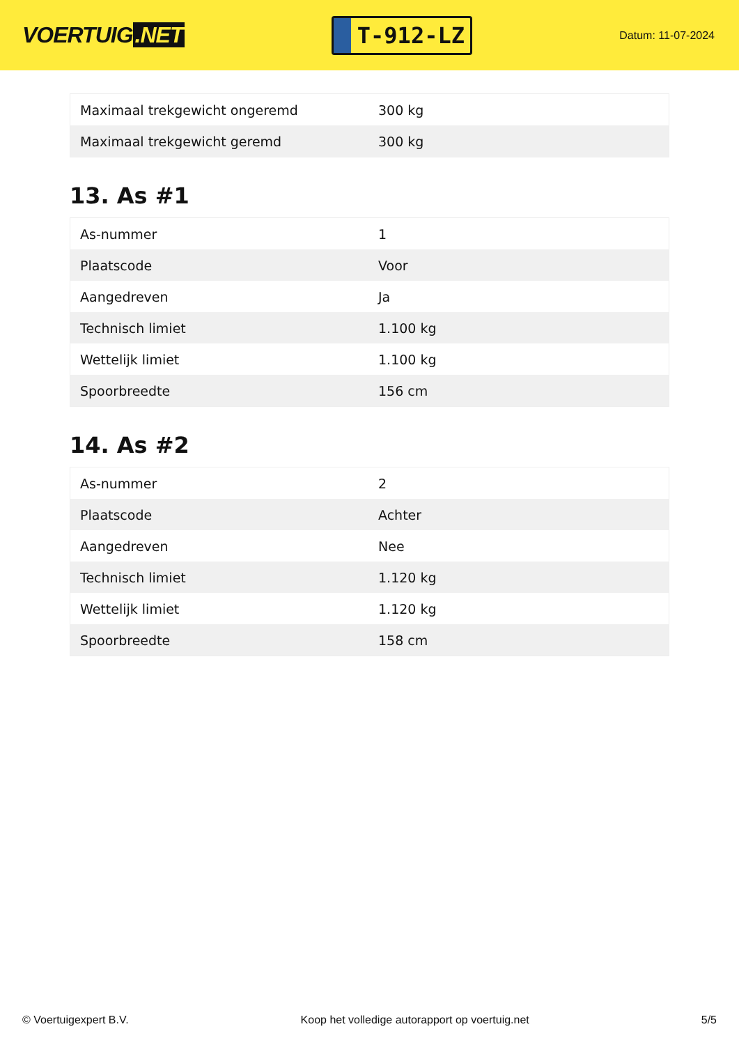VOERTUIG.NET
T-912-LZ
Datum: 11-07-2024
| Maximaal trekgewicht ongeremd | 300 kg |
| Maximaal trekgewicht geremd | 300 kg |
13. As #1
| As-nummer | 1 |
| Plaatscode | Voor |
| Aangedreven | Ja |
| Technisch limiet | 1.100 kg |
| Wettelijk limiet | 1.100 kg |
| Spoorbreedte | 156 cm |
14. As #2
| As-nummer | 2 |
| Plaatscode | Achter |
| Aangedreven | Nee |
| Technisch limiet | 1.120 kg |
| Wettelijk limiet | 1.120 kg |
| Spoorbreedte | 158 cm |
© Voertuigexpert B.V. Koop het volledige autorapport op voertuig.net 5/5